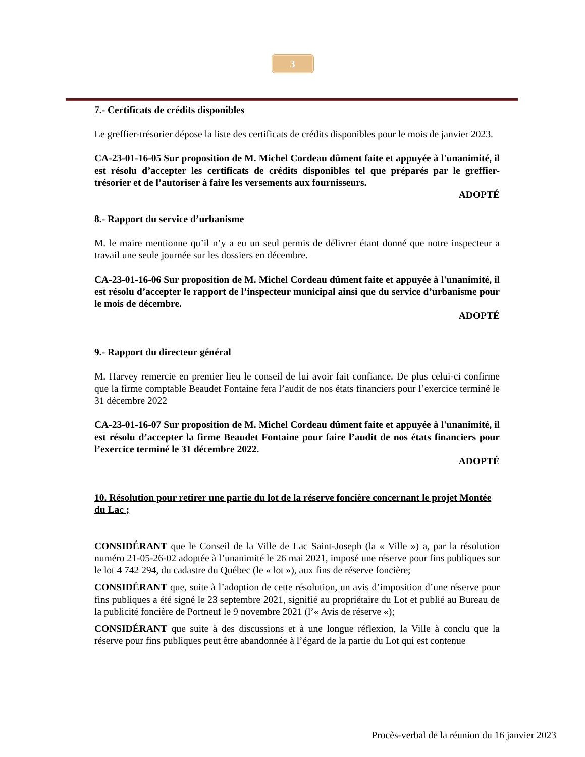3
7.- Certificats de crédits disponibles
Le greffier-trésorier dépose la liste des certificats de crédits disponibles pour le mois de janvier 2023.
CA-23-01-16-05 Sur proposition de M. Michel Cordeau dûment faite et appuyée à l'unanimité, il est résolu d’accepter les certificats de crédits disponibles tel que préparés par le greffier-trésorier et de l’autoriser à faire les versements aux fournisseurs.
ADOPTÉ
8.- Rapport du service d’urbanisme
M. le maire mentionne qu’il n’y a eu un seul permis de délivrer étant donné que notre inspecteur a travail une seule journée sur les dossiers en décembre.
CA-23-01-16-06 Sur proposition de M. Michel Cordeau dûment faite et appuyée à l'unanimité, il est résolu d’accepter le rapport de l’inspecteur municipal ainsi que du service d’urbanisme pour le mois de décembre.
ADOPTÉ
9.- Rapport du directeur général
M. Harvey remercie en premier lieu le conseil de lui avoir fait confiance. De plus celui-ci confirme que la firme comptable Beaudet Fontaine fera l’audit de nos états financiers pour l’exercice terminé le 31 décembre 2022
CA-23-01-16-07 Sur proposition de M. Michel Cordeau dûment faite et appuyée à l'unanimité, il est résolu d’accepter la firme Beaudet Fontaine pour faire l’audit de nos états financiers pour l’exercice terminé le 31 décembre 2022.
ADOPTÉ
10. Résolution pour retirer une partie du lot de la réserve foncière concernant le projet Montée du Lac ;
CONSIDÉRANT que le Conseil de la Ville de Lac Saint-Joseph (la « Ville ») a, par la résolution numéro 21-05-26-02 adoptée à l’unanimité le 26 mai 2021, imposé une réserve pour fins publiques sur le lot 4 742 294, du cadastre du Québec (le « lot »), aux fins de réserve foncière;
CONSIDÉRANT que, suite à l’adoption de cette résolution, un avis d’imposition d’une réserve pour fins publiques a été signé le 23 septembre 2021, signifié au propriétaire du Lot et publié au Bureau de la publicité foncière de Portneuf le 9 novembre 2021 (l’« Avis de réserve «);
CONSIDÉRANT que suite à des discussions et à une longue réflexion, la Ville à conclu que la réserve pour fins publiques peut être abandonnée à l’égard de la partie du Lot qui est contenue
Procès-verbal de la réunion du 16 janvier 2023